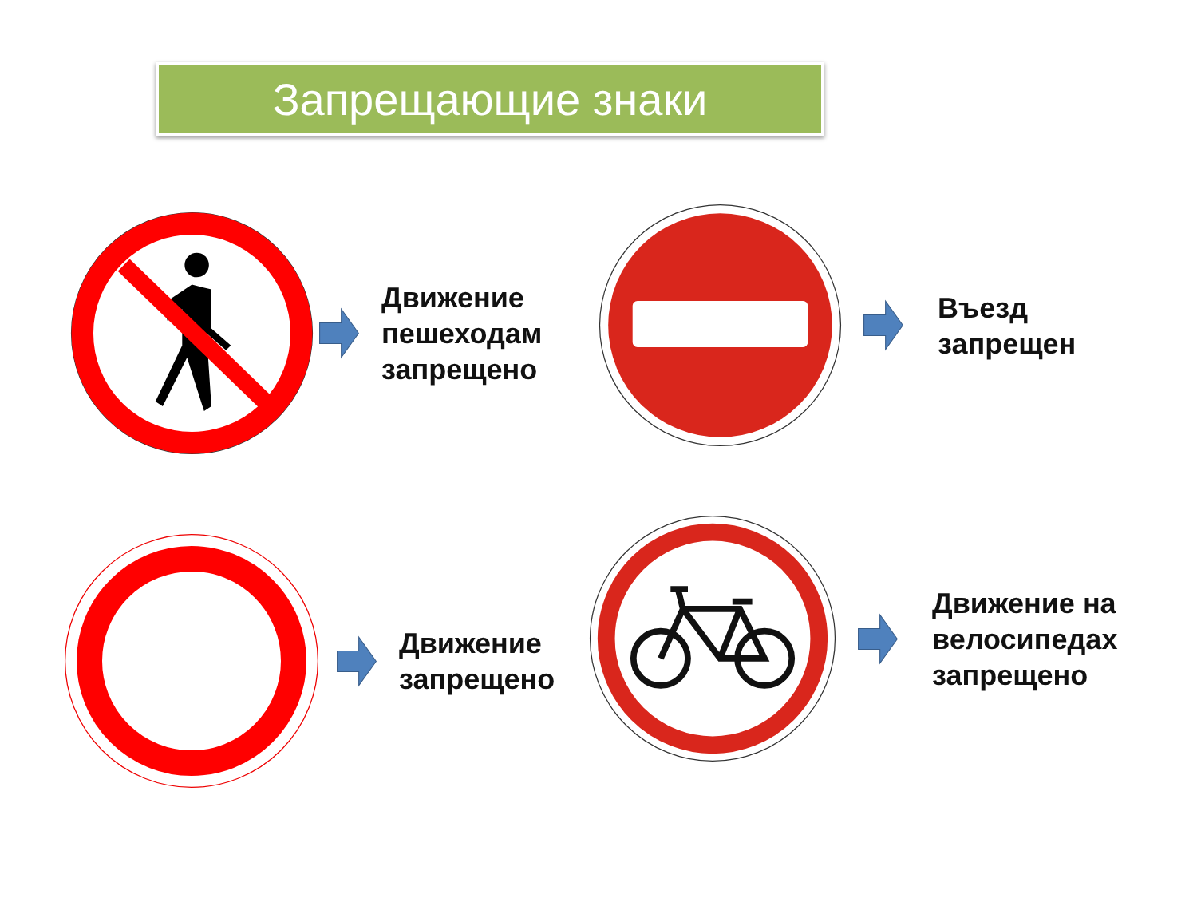Запрещающие знаки
Движение
пешеходам
запрещено
Въезд
запрещен
Движение
запрещено
Движение на
велосипедах
запрещено